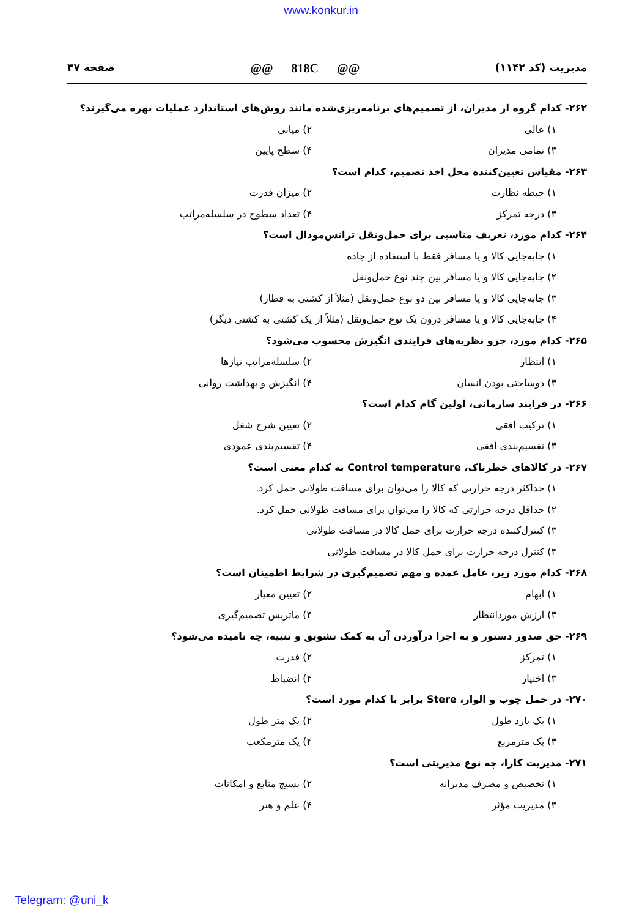www.konkur.in
مدیریت (کد ۱۱۴۲) @@ 818C @@ صفحه ۳۷
۲۶۲- کدام گروه از مدیران، از تصمیم‌های برنامه‌ریزی‌شده مانند روش‌های استاندارد عملیات بهره می‌گیرند؟
۱) عالی ۲) میانی
۳) تمامی مدیران ۴) سطح پایین
۲۶۳- مقیاس تعیین‌کننده محل اخذ تصمیم، کدام است؟
۱) حیطه نظارت ۲) میزان قدرت
۳) درجه تمرکز ۴) تعداد سطوح در سلسله‌مراتب
۲۶۴- کدام مورد، تعریف مناسبی برای حمل‌ونقل ترانس‌مودال است؟
۱) جابه‌جایی کالا و یا مسافر فقط با استفاده از جاده
۲) جابه‌جایی کالا و یا مسافر بین چند نوع حمل‌ونقل
۳) جابه‌جایی کالا و یا مسافر بین دو نوع حمل‌ونقل (مثلاً از کشتی به قطار)
۴) جابه‌جایی کالا و یا مسافر درون یک نوع حمل‌ونقل (مثلاً از یک کشتی به کشتی دیگر)
۲۶۵- کدام مورد، جزو نظریه‌های فرایندی انگیزش محسوب می‌شود؟
۱) انتظار ۲) سلسله‌مراتب نیازها
۳) دوساحتی بودن انسان ۴) انگیزش و بهداشت روانی
۲۶۶- در فرایند سازمانی، اولین گام کدام است؟
۱) ترکیب افقی ۲) تعیین شرح شغل
۳) تقسیم‌بندی افقی ۴) تقسیم‌بندی عمودی
۲۶۷- در کالاهای خطرناک، Control temperature به کدام معنی است؟
۱) حداکثر درجه حرارتی که کالا را می‌توان برای مسافت طولانی حمل کرد.
۲) حداقل درجه حرارتی که کالا را می‌توان برای مسافت طولانی حمل کرد.
۳) کنترل‌کننده درجه حرارت برای حمل کالا در مسافت طولانی
۴) کنترل درجه حرارت برای حمل کالا در مسافت طولانی
۲۶۸- کدام مورد زیر، عامل عمده و مهم تصمیم‌گیری در شرایط اطمینان است؟
۱) ابهام ۲) تعیین معیار
۳) ارزش موردانتظار ۴) ماتریس تصمیم‌گیری
۲۶۹- حق صدور دستور و به اجرا درآوردن آن به کمک تشویق و تنبیه، چه نامیده می‌شود؟
۱) تمرکز ۲) قدرت
۳) اختیار ۴) انضباط
۲۷۰- در حمل چوب و الوار، Stere برابر با کدام مورد است؟
۱) یک یارد طول ۲) یک متر طول
۳) یک مترمربع ۴) یک مترمکعب
۲۷۱- مدیریت کارا، چه نوع مدیریتی است؟
۱) تخصیص و مصرف مدبرانه ۲) بسیج منابع و امکانات
۳) مدیریت مؤثر ۴) علم و هنر
Telegram: @uni_k